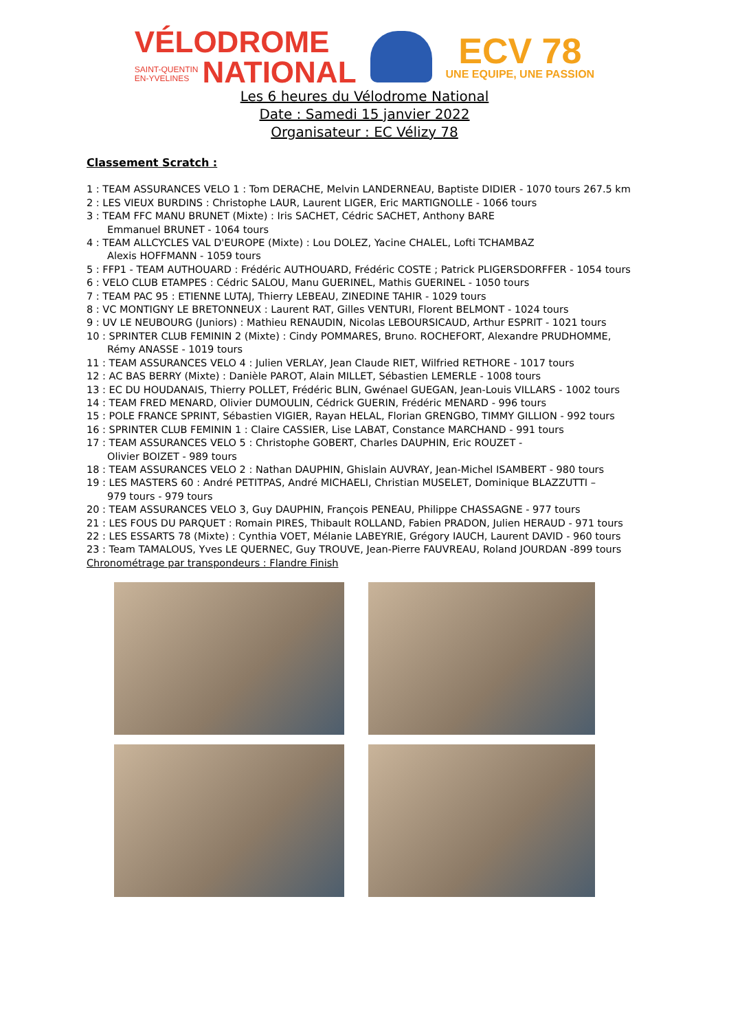VÉLODROME
SAINT-QUENTIN
EN-YVELINES NATIONAL
ECV 78
UNE EQUIPE, UNE PASSION
Les 6 heures du Vélodrome National
Date : Samedi 15 janvier 2022
Organisateur : EC Vélizy 78
Classement Scratch :
1 : TEAM ASSURANCES VELO 1 : Tom DERACHE, Melvin LANDERNEAU, Baptiste DIDIER - 1070 tours 267.5 km
2 : LES VIEUX BURDINS : Christophe LAUR, Laurent LIGER, Eric MARTIGNOLLE - 1066 tours
3 : TEAM FFC MANU BRUNET (Mixte) : Iris SACHET, Cédric SACHET, Anthony BARE
Emmanuel BRUNET - 1064 tours
4 : TEAM ALLCYCLES VAL D'EUROPE (Mixte) : Lou DOLEZ, Yacine CHALEL, Lofti TCHAMBAZ
Alexis HOFFMANN - 1059 tours
5 : FFP1 - TEAM AUTHOUARD : Frédéric AUTHOUARD, Frédéric COSTE ; Patrick PLIGERSDORFFER - 1054 tours
6 : VELO CLUB ETAMPES : Cédric SALOU, Manu GUERINEL, Mathis GUERINEL - 1050 tours
7 : TEAM PAC 95 : ETIENNE LUTAJ, Thierry LEBEAU, ZINEDINE TAHIR - 1029 tours
8 : VC MONTIGNY LE BRETONNEUX : Laurent RAT, Gilles VENTURI, Florent BELMONT - 1024 tours
9 : UV LE NEUBOURG (Juniors) : Mathieu RENAUDIN, Nicolas LEBOURSICAUD, Arthur ESPRIT - 1021 tours
10 : SPRINTER CLUB FEMININ 2 (Mixte) : Cindy POMMARES, Bruno. ROCHEFORT, Alexandre PRUDHOMME,
Rémy ANASSE - 1019 tours
11 : TEAM ASSURANCES VELO 4 : Julien VERLAY, Jean Claude RIET, Wilfried RETHORE - 1017 tours
12 : AC BAS BERRY (Mixte) : Danièle PAROT, Alain MILLET, Sébastien LEMERLE - 1008 tours
13 : EC DU HOUDANAIS, Thierry POLLET, Frédéric BLIN, Gwénael GUEGAN, Jean-Louis VILLARS - 1002 tours
14 : TEAM FRED MENARD, Olivier DUMOULIN, Cédrick GUERIN, Frédéric MENARD - 996 tours
15 : POLE FRANCE SPRINT, Sébastien VIGIER, Rayan HELAL, Florian GRENGBO, TIMMY GILLION - 992 tours
16 : SPRINTER CLUB FEMININ 1 : Claire CASSIER, Lise LABAT, Constance MARCHAND - 991 tours
17 : TEAM ASSURANCES VELO 5 : Christophe GOBERT, Charles DAUPHIN, Eric ROUZET -
Olivier BOIZET - 989 tours
18 : TEAM ASSURANCES VELO 2 : Nathan DAUPHIN, Ghislain AUVRAY, Jean-Michel ISAMBERT - 980 tours
19 : LES MASTERS 60 : André PETITPAS, André MICHAELI, Christian MUSELET, Dominique BLAZZUTTI –
979 tours - 979 tours
20 : TEAM ASSURANCES VELO 3, Guy DAUPHIN, François PENEAU, Philippe CHASSAGNE - 977 tours
21 : LES FOUS DU PARQUET : Romain PIRES, Thibault ROLLAND, Fabien PRADON, Julien HERAUD - 971 tours
22 : LES ESSARTS 78 (Mixte) : Cynthia VOET, Mélanie LABEYRIE, Grégory IAUCH, Laurent DAVID - 960 tours
23 : Team TAMALOUS, Yves LE QUERNEC, Guy TROUVE, Jean-Pierre FAUVREAU, Roland JOURDAN -899 tours
Chronométrage par transpondeurs : Flandre Finish